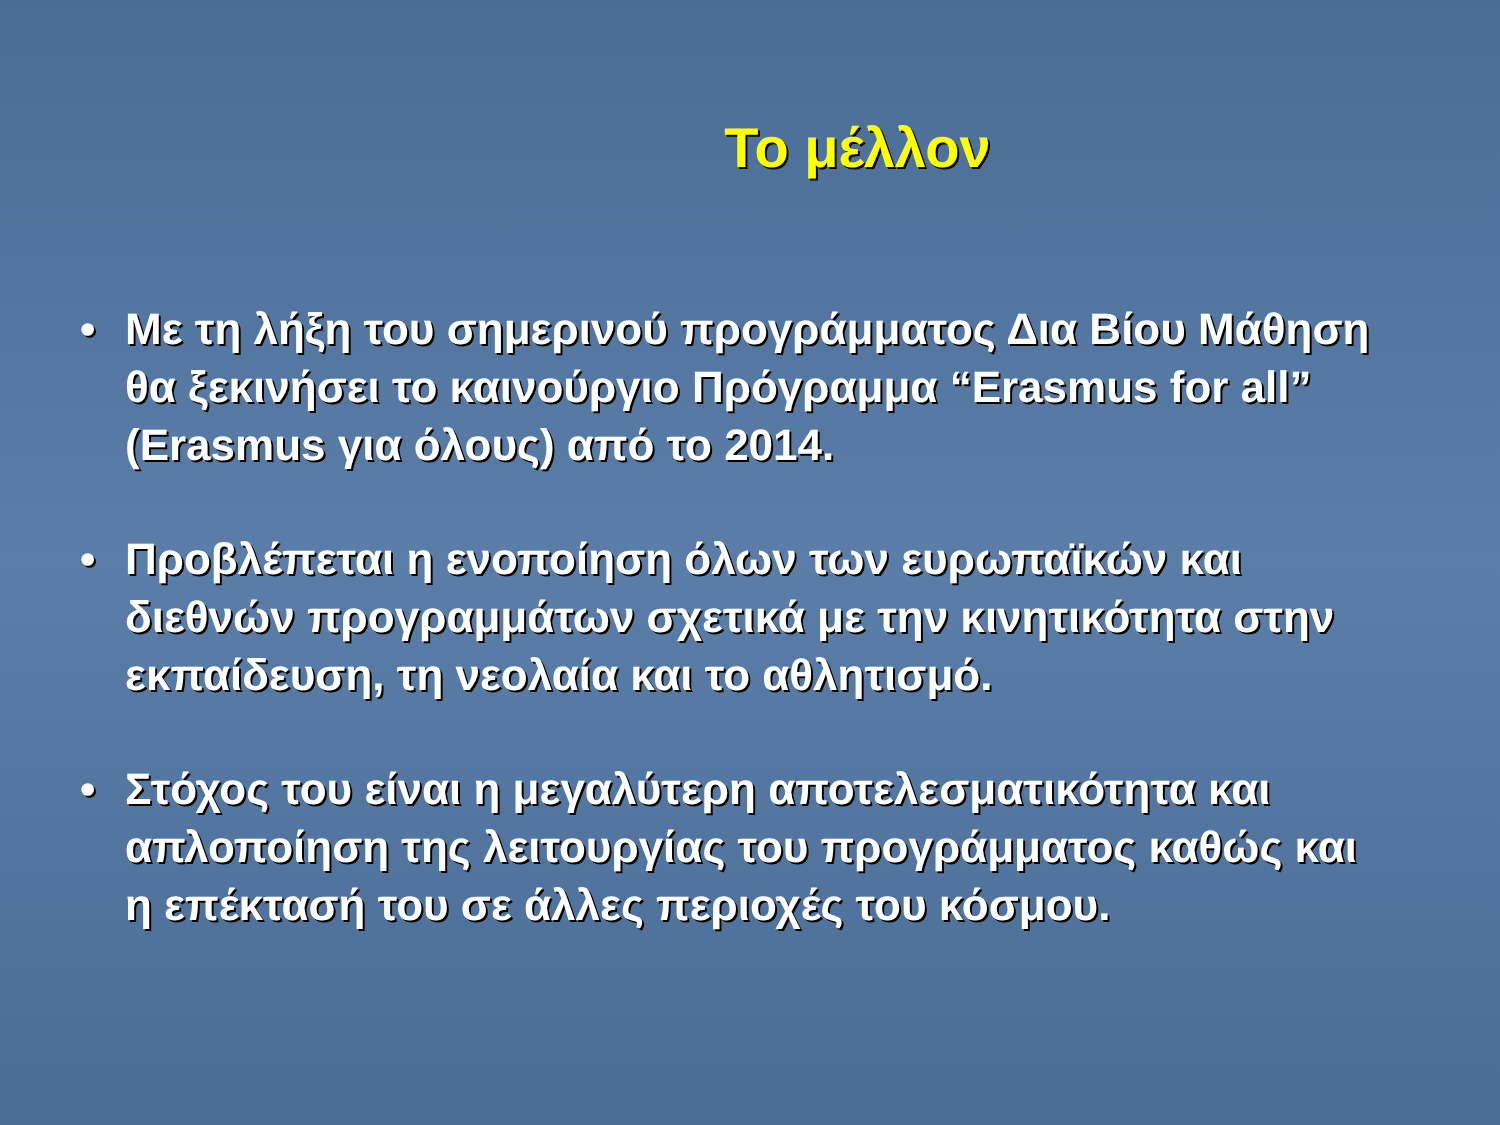Το μέλλον
• Με τη λήξη του σημερινού προγράμματος Δια Βίου Μάθηση θα ξεκινήσει το καινούργιο Πρόγραμμα “Erasmus for all” (Erasmus για όλους) από το 2014.
• Προβλέπεται η ενοποίηση όλων των ευρωπαϊκών και διεθνών προγραμμάτων σχετικά με την κινητικότητα στην εκπαίδευση, τη νεολαία και το αθλητισμό.
• Στόχος του είναι η μεγαλύτερη αποτελεσματικότητα και απλοποίηση της λειτουργίας του προγράμματος καθώς και η επέκτασή του σε άλλες περιοχές του κόσμου.